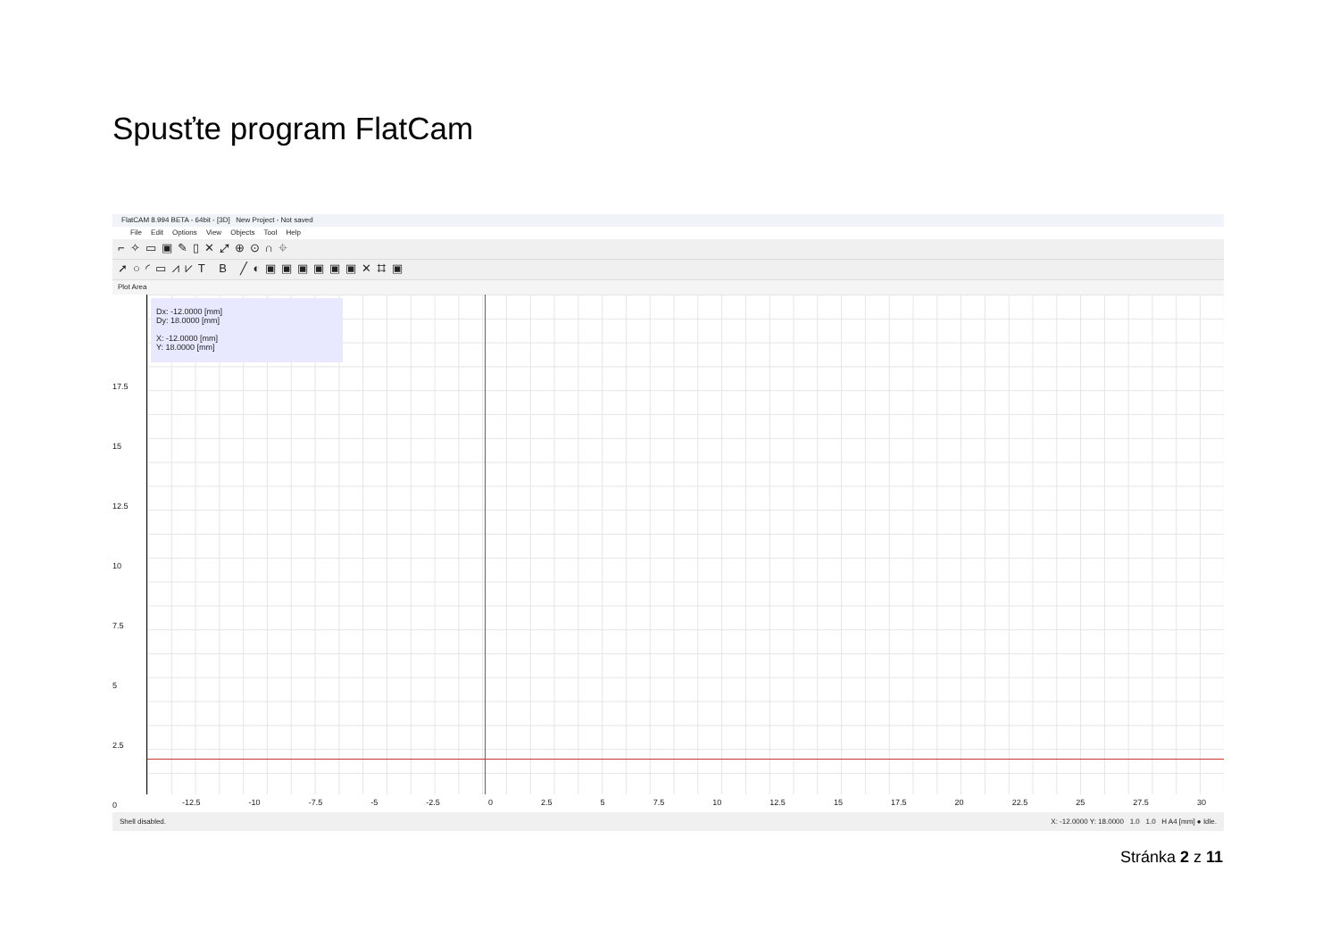Spusťte program FlatCam
FlatCAM 8.994 BETA - 64bit - [3D] New Project - Not saved
File Edit Options View Objects Tool Help
⌐✧▭▣✎▯✕⤢⊕⊙∩⌖
➚○◜▭⩘⩗T B ╱◐▣▣▣▣▣▣✕⌗▣
Plot Area
17.5
15
12.5
10
7.5
5
2.5
0
Dx: -12.0000 [mm]
Dy: 18.0000 [mm]
X: -12.0000 [mm]
Y: 18.0000 [mm]
-12.5 -10 -7.5 -5 -2.5 0 2.5 5 7.5 10 12.5 15 17.5 20 22.5 25 27.5 30
Shell disabled. X: -12.0000 Y: 18.0000 1.0 1.0 H A4 [mm] ● Idle.
Stránka 2 z 11